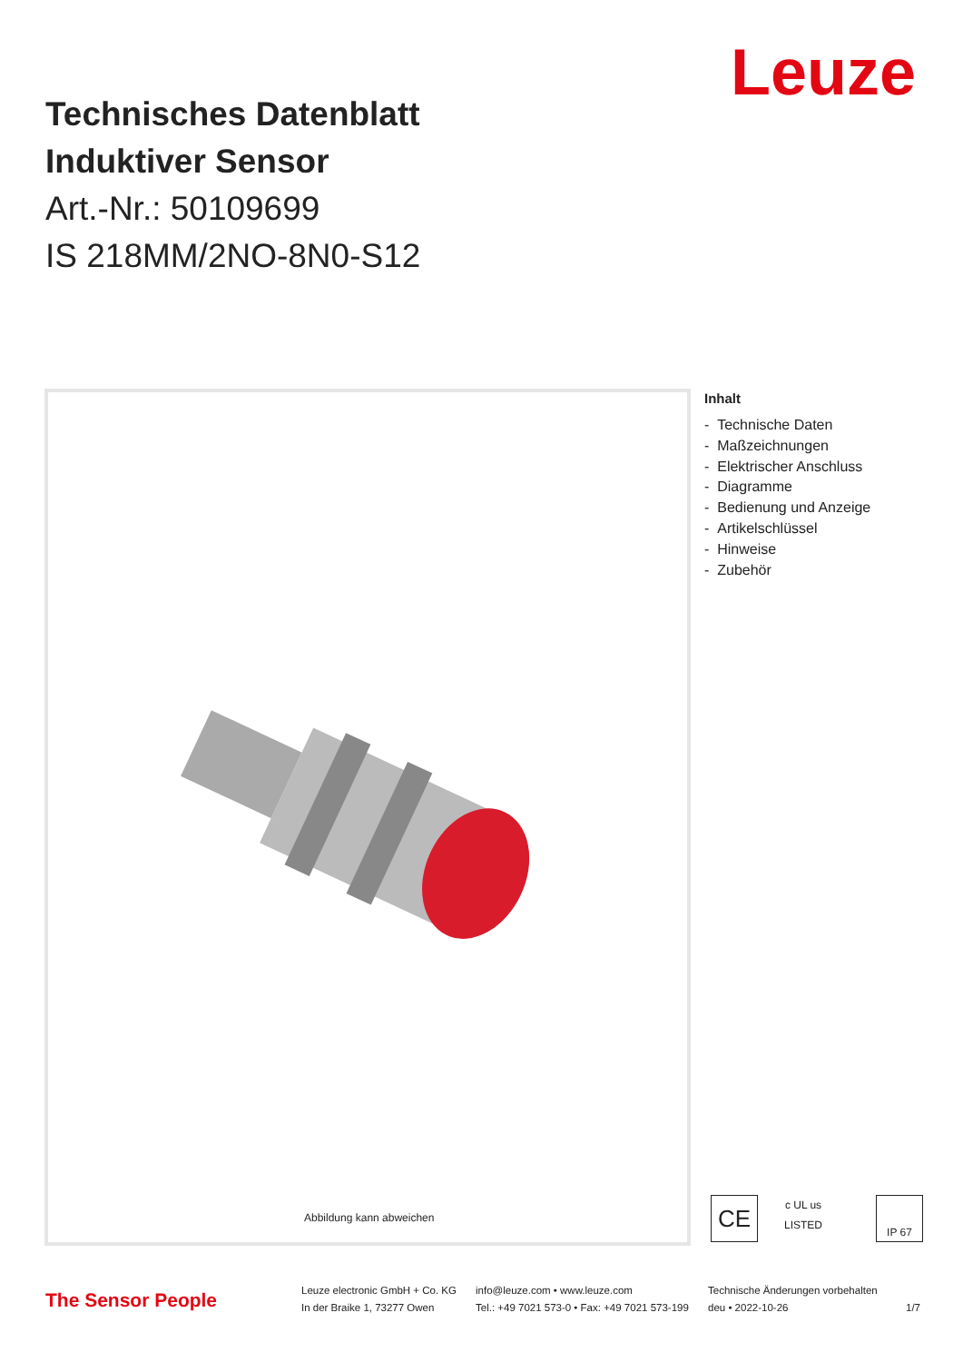Leuze
Technisches Datenblatt
Induktiver Sensor
Art.-Nr.: 50109699
IS 218MM/2NO-8N0-S12
Abbildung kann abweichen
Inhalt
- Technische Daten
- Maßzeichnungen
- Elektrischer Anschluss
- Diagramme
- Bedienung und Anzeige
- Artikelschlüssel
- Hinweise
- Zubehör
CE
c UL us
LISTED
IP 67
The Sensor People
Leuze electronic GmbH + Co. KG
In der Braike 1, 73277 Owen
info@leuze.com • www.leuze.com
Tel.: +49 7021 573-0 • Fax: +49 7021 573-199
Technische Änderungen vorbehalten
deu • 2022-10-26
1/7